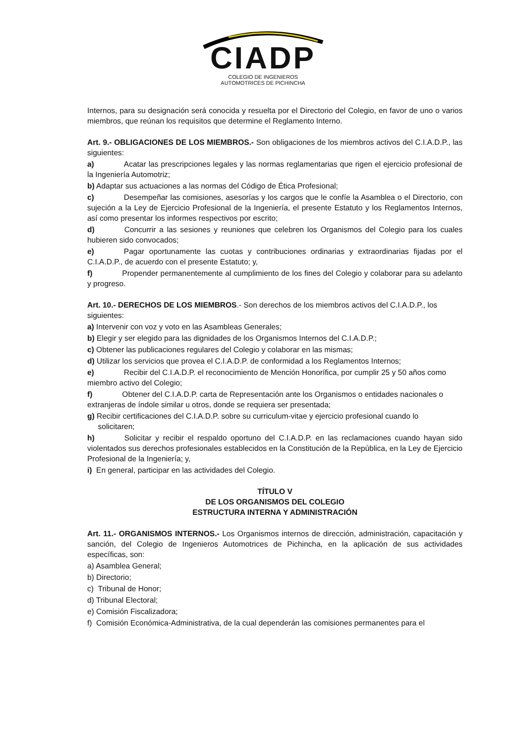CIADP
COLEGIO DE INGENIEROS
AUTOMOTRICES DE PICHINCHA
Internos, para su designación será conocida y resuelta por el Directorio del Colegio, en favor de uno o varios miembros, que reúnan los requisitos que determine el Reglamento Interno.
Art. 9.- OBLIGACIONES DE LOS MIEMBROS.- Son obligaciones de los miembros activos del C.I.A.D.P., las siguientes:
a) Acatar las prescripciones legales y las normas reglamentarias que rigen el ejercicio profesional de la Ingeniería Automotriz;
b) Adaptar sus actuaciones a las normas del Código de Ética Profesional;
c) Desempeñar las comisiones, asesorías y los cargos que le confíe la Asamblea o el Directorio, con sujeción a la Ley de Ejercicio Profesional de la Ingeniería, el presente Estatuto y los Reglamentos Internos, así como presentar los informes respectivos por escrito;
d) Concurrir a las sesiones y reuniones que celebren los Organismos del Colegio para los cuales hubieren sido convocados;
e) Pagar oportunamente las cuotas y contribuciones ordinarias y extraordinarias fijadas por el C.I.A.D.P., de acuerdo con el presente Estatuto; y,
f) Propender permanentemente al cumplimiento de los fines del Colegio y colaborar para su adelanto y progreso.
Art. 10.- DERECHOS DE LOS MIEMBROS.- Son derechos de los miembros activos del C.I.A.D.P., los siguientes:
a) Intervenir con voz y voto en las Asambleas Generales;
b) Elegir y ser elegido para las dignidades de los Organismos Internos del C.I.A.D.P.;
c) Obtener las publicaciones regulares del Colegio y colaborar en las mismas;
d) Utilizar los servicios que provea el C.I.A.D.P. de conformidad a los Reglamentos Internos;
e) Recibir del C.I.A.D.P. el reconocimiento de Mención Honorífica, por cumplir 25 y 50 años como miembro activo del Colegio;
f) Obtener del C.I.A.D.P. carta de Representación ante los Organismos o entidades nacionales o extranjeras de índole similar u otros, donde se requiera ser presentada;
g) Recibir certificaciones del C.I.A.D.P. sobre su curriculum-vitae y ejercicio profesional cuando lo
solicitaren;
h) Solicitar y recibir el respaldo oportuno del C.I.A.D.P. en las reclamaciones cuando hayan sido violentados sus derechos profesionales establecidos en la Constitución de la República, en la Ley de Ejercicio Profesional de la Ingeniería; y,
i) En general, participar en las actividades del Colegio.
TÍTULO V
DE LOS ORGANISMOS DEL COLEGIO
ESTRUCTURA INTERNA Y ADMINISTRACIÓN
Art. 11.- ORGANISMOS INTERNOS.- Los Organismos internos de dirección, administración, capacitación y sanción, del Colegio de Ingenieros Automotrices de Pichincha, en la aplicación de sus actividades específicas, son:
a) Asamblea General;
b) Directorio;
c) Tribunal de Honor;
d) Tribunal Electoral;
e) Comisión Fiscalizadora;
f) Comisión Económica-Administrativa, de la cual dependerán las comisiones permanentes para el